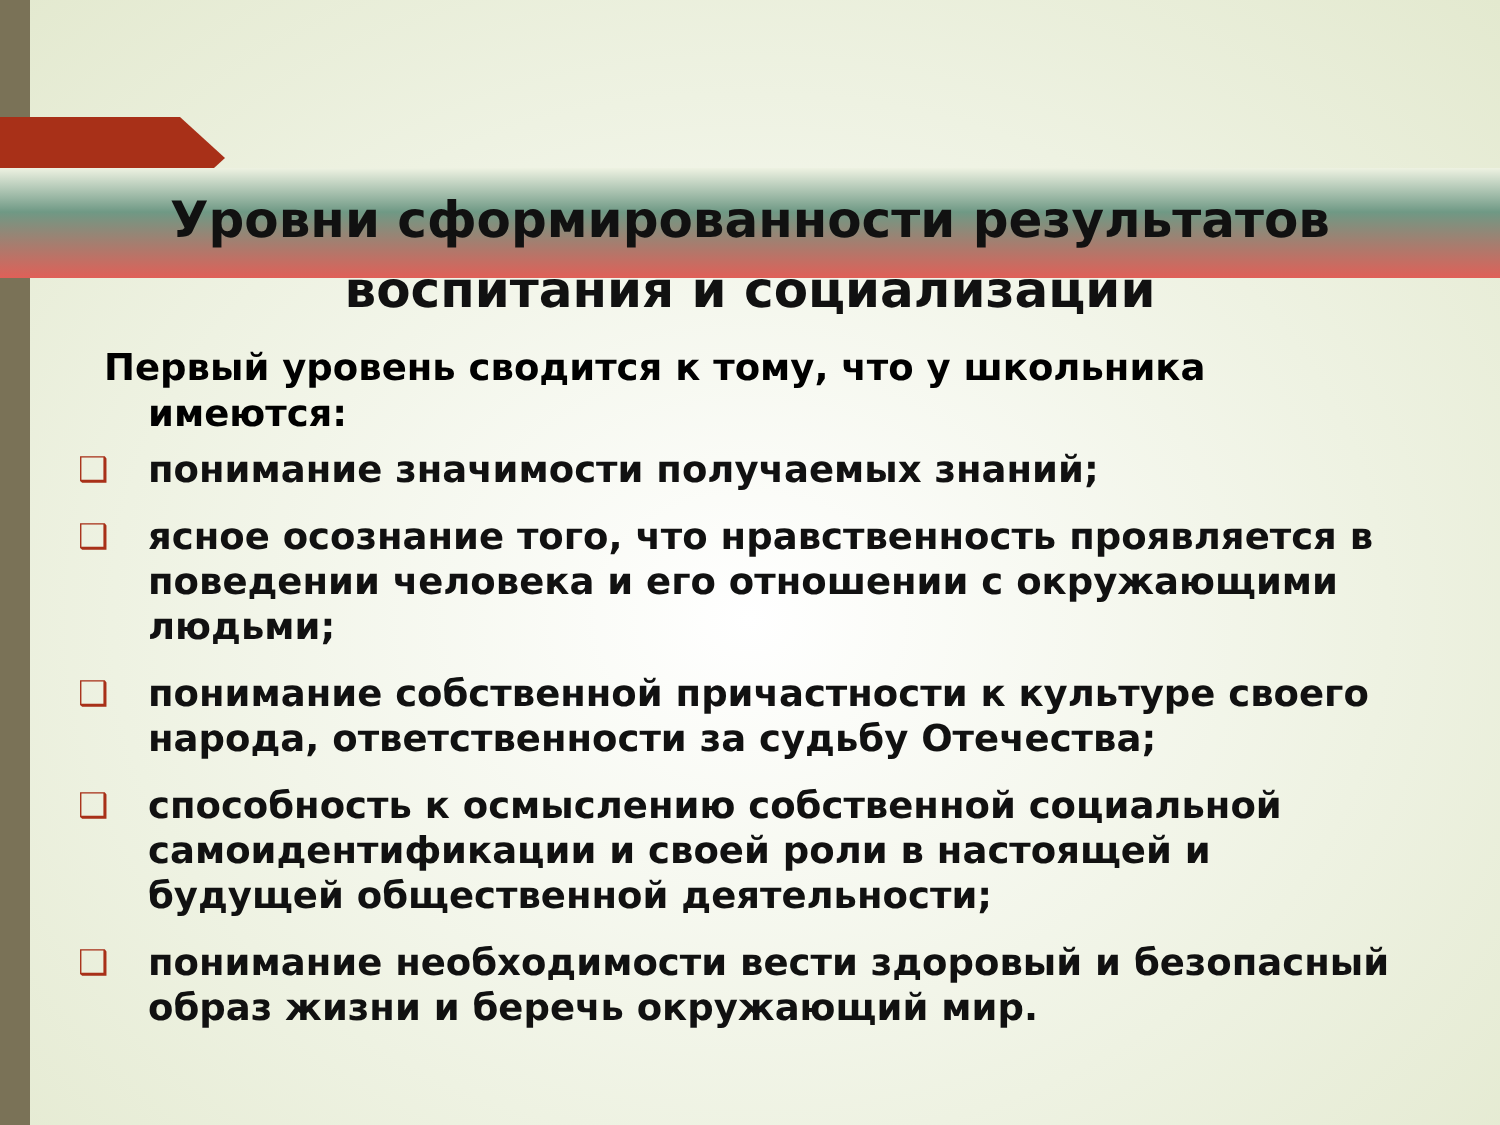Уровни сформированности результатов воспитания и социализации
Первый уровень сводится к тому, что у школьника
имеются:
❑ понимание значимости получаемых знаний;
❑ ясное осознание того, что нравственность проявляется в поведении человека и его отношении с окружающими людьми;
❑ понимание собственной причастности к культуре своего народа, ответственности за судьбу Отечества;
❑ способность к осмыслению собственной социальной самоидентификации и своей роли в настоящей и будущей общественной деятельности;
❑ понимание необходимости вести здоровый и безопасный образ жизни и беречь окружающий мир.